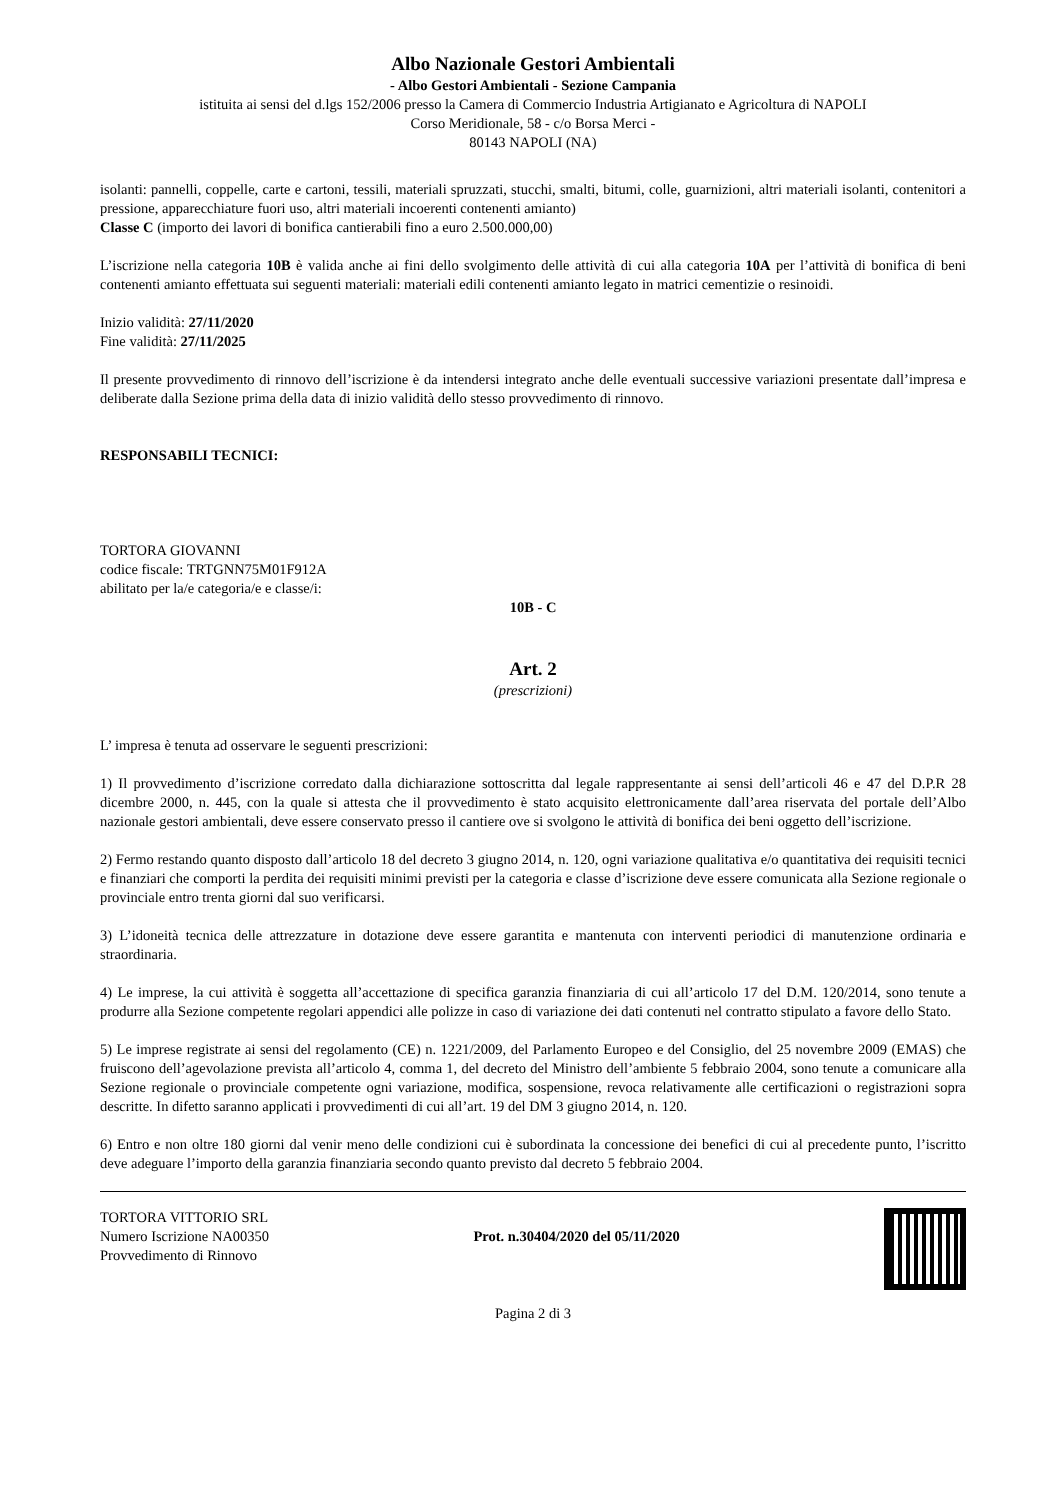Albo Nazionale Gestori Ambientali
- Albo Gestori Ambientali - Sezione Campania
istituita ai sensi del d.lgs 152/2006 presso la Camera di Commercio Industria Artigianato e Agricoltura di NAPOLI
Corso Meridionale, 58 - c/o Borsa Merci -
80143 NAPOLI (NA)
isolanti: pannelli, coppelle, carte e cartoni, tessili, materiali spruzzati, stucchi, smalti, bitumi, colle, guarnizioni, altri materiali isolanti, contenitori a pressione, apparecchiature fuori uso, altri materiali incoerenti contenenti amianto)
Classe C (importo dei lavori di bonifica cantierabili fino a euro 2.500.000,00)
L’iscrizione nella categoria 10B è valida anche ai fini dello svolgimento delle attività di cui alla categoria 10A per l’attività di bonifica di beni contenenti amianto effettuata sui seguenti materiali: materiali edili contenenti amianto legato in matrici cementizie o resinoidi.
Inizio validità: 27/11/2020
Fine validità: 27/11/2025
Il presente provvedimento di rinnovo dell’iscrizione è da intendersi integrato anche delle eventuali successive variazioni presentate dall’impresa e deliberate dalla Sezione prima della data di inizio validità dello stesso provvedimento di rinnovo.
RESPONSABILI TECNICI:
TORTORA GIOVANNI
codice fiscale: TRTGNN75M01F912A
abilitato per la/e categoria/e e classe/i:
10B - C
Art. 2
(prescrizioni)
L’ impresa è tenuta ad osservare le seguenti prescrizioni:
1) Il provvedimento d’iscrizione corredato dalla dichiarazione sottoscritta dal legale rappresentante ai sensi dell’articoli 46 e 47 del D.P.R 28 dicembre 2000, n. 445, con la quale si attesta che il provvedimento è stato acquisito elettronicamente dall’area riservata del portale dell’Albo nazionale gestori ambientali, deve essere conservato presso il cantiere ove si svolgono le attività di bonifica dei beni oggetto dell’iscrizione.
2) Fermo restando quanto disposto dall’articolo 18 del decreto 3 giugno 2014, n. 120, ogni variazione qualitativa e/o quantitativa dei requisiti tecnici e finanziari che comporti la perdita dei requisiti minimi previsti per la categoria e classe d’iscrizione deve essere comunicata alla Sezione regionale o provinciale entro trenta giorni dal suo verificarsi.
3) L’idoneità tecnica delle attrezzature in dotazione deve essere garantita e mantenuta con interventi periodici di manutenzione ordinaria e straordinaria.
4) Le imprese, la cui attività è soggetta all’accettazione di specifica garanzia finanziaria di cui all’articolo 17 del D.M. 120/2014, sono tenute a produrre alla Sezione competente regolari appendici alle polizze in caso di variazione dei dati contenuti nel contratto stipulato a favore dello Stato.
5) Le imprese registrate ai sensi del regolamento (CE) n. 1221/2009, del Parlamento Europeo e del Consiglio, del 25 novembre 2009 (EMAS) che fruiscono dell’agevolazione prevista all’articolo 4, comma 1, del decreto del Ministro dell’ambiente 5 febbraio 2004, sono tenute a comunicare alla Sezione regionale o provinciale competente ogni variazione, modifica, sospensione, revoca relativamente alle certificazioni o registrazioni sopra descritte. In difetto saranno applicati i provvedimenti di cui all’art. 19 del DM 3 giugno 2014, n. 120.
6) Entro e non oltre 180 giorni dal venir meno delle condizioni cui è subordinata la concessione dei benefici di cui al precedente punto, l’iscritto deve adeguare l’importo della garanzia finanziaria secondo quanto previsto dal decreto 5 febbraio 2004.
TORTORA VITTORIO SRL
Numero Iscrizione NA00350
Provvedimento di Rinnovo
Prot. n.30404/2020 del 05/11/2020
Pagina 2 di 3